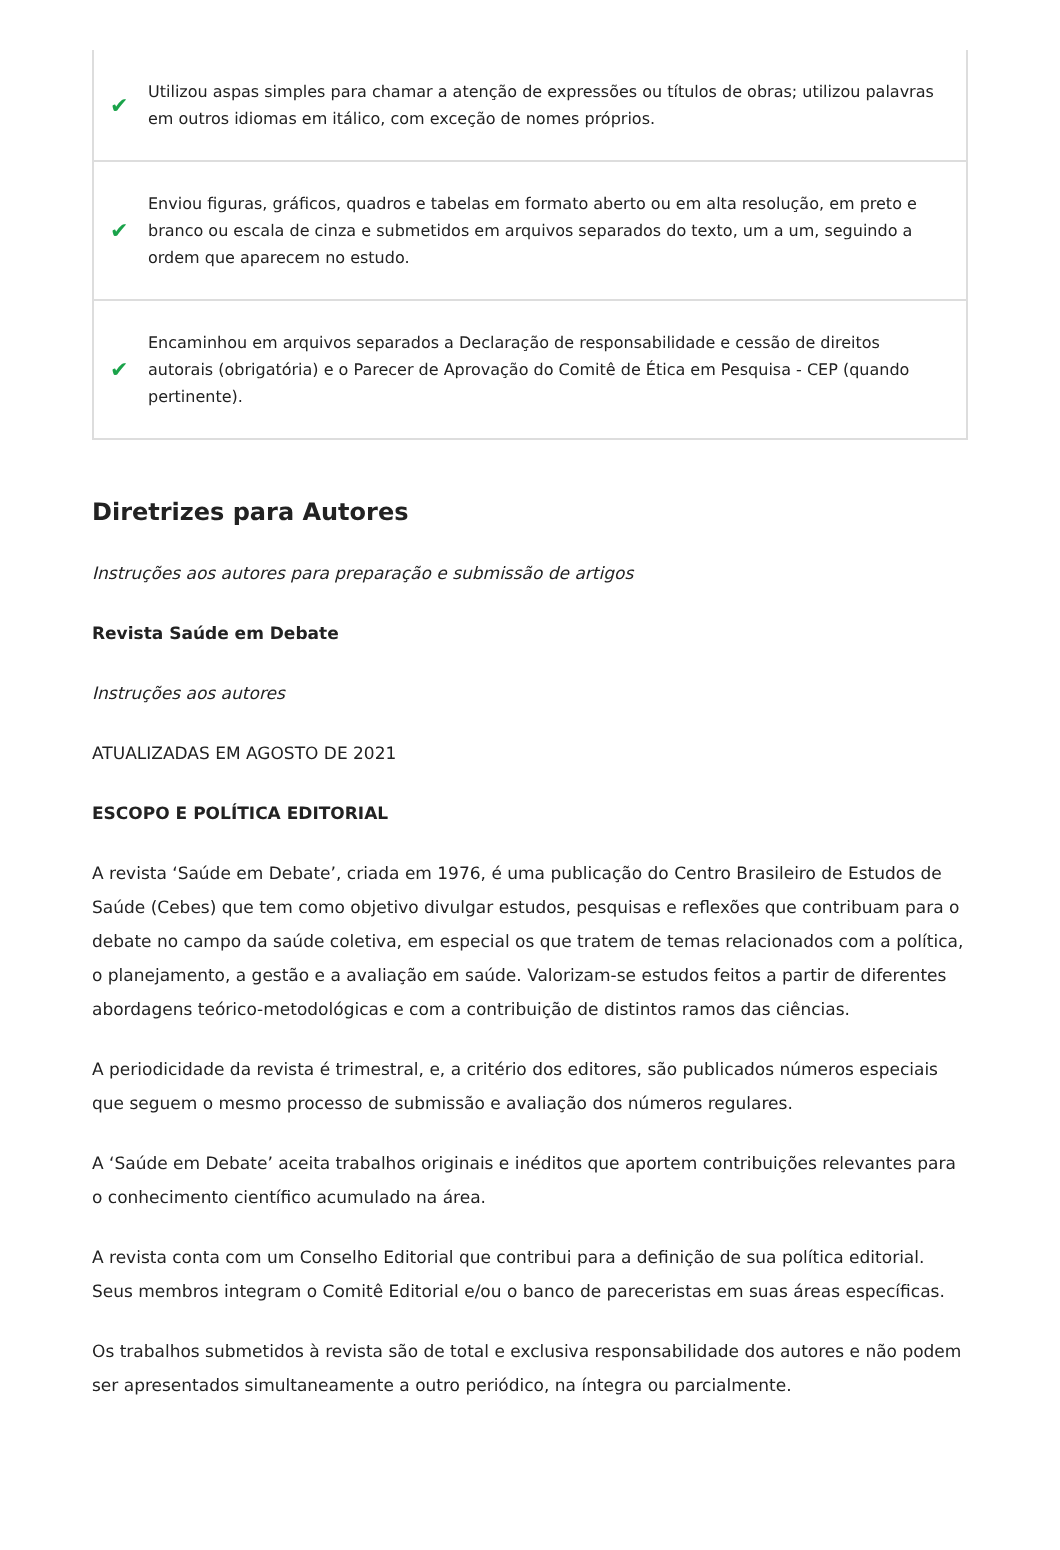✔ Utilizou aspas simples para chamar a atenção de expressões ou títulos de obras; utilizou palavras em outros idiomas em itálico, com exceção de nomes próprios.
✔ Enviou figuras, gráficos, quadros e tabelas em formato aberto ou em alta resolução, em preto e branco ou escala de cinza e submetidos em arquivos separados do texto, um a um, seguindo a ordem que aparecem no estudo.
✔ Encaminhou em arquivos separados a Declaração de responsabilidade e cessão de direitos autorais (obrigatória) e o Parecer de Aprovação do Comitê de Ética em Pesquisa - CEP (quando pertinente).
Diretrizes para Autores
Instruções aos autores para preparação e submissão de artigos
Revista Saúde em Debate
Instruções aos autores
ATUALIZADAS EM AGOSTO DE 2021
ESCOPO E POLÍTICA EDITORIAL
A revista ‘Saúde em Debate’, criada em 1976, é uma publicação do Centro Brasileiro de Estudos de Saúde (Cebes) que tem como objetivo divulgar estudos, pesquisas e reflexões que contribuam para o debate no campo da saúde coletiva, em especial os que tratem de temas relacionados com a política, o planejamento, a gestão e a avaliação em saúde. Valorizam-se estudos feitos a partir de diferentes abordagens teórico-metodológicas e com a contribuição de distintos ramos das ciências.
A periodicidade da revista é trimestral, e, a critério dos editores, são publicados números especiais que seguem o mesmo processo de submissão e avaliação dos números regulares.
A ‘Saúde em Debate’ aceita trabalhos originais e inéditos que aportem contribuições relevantes para o conhecimento científico acumulado na área.
A revista conta com um Conselho Editorial que contribui para a definição de sua política editorial. Seus membros integram o Comitê Editorial e/ou o banco de pareceristas em suas áreas específicas.
Os trabalhos submetidos à revista são de total e exclusiva responsabilidade dos autores e não podem ser apresentados simultaneamente a outro periódico, na íntegra ou parcialmente.